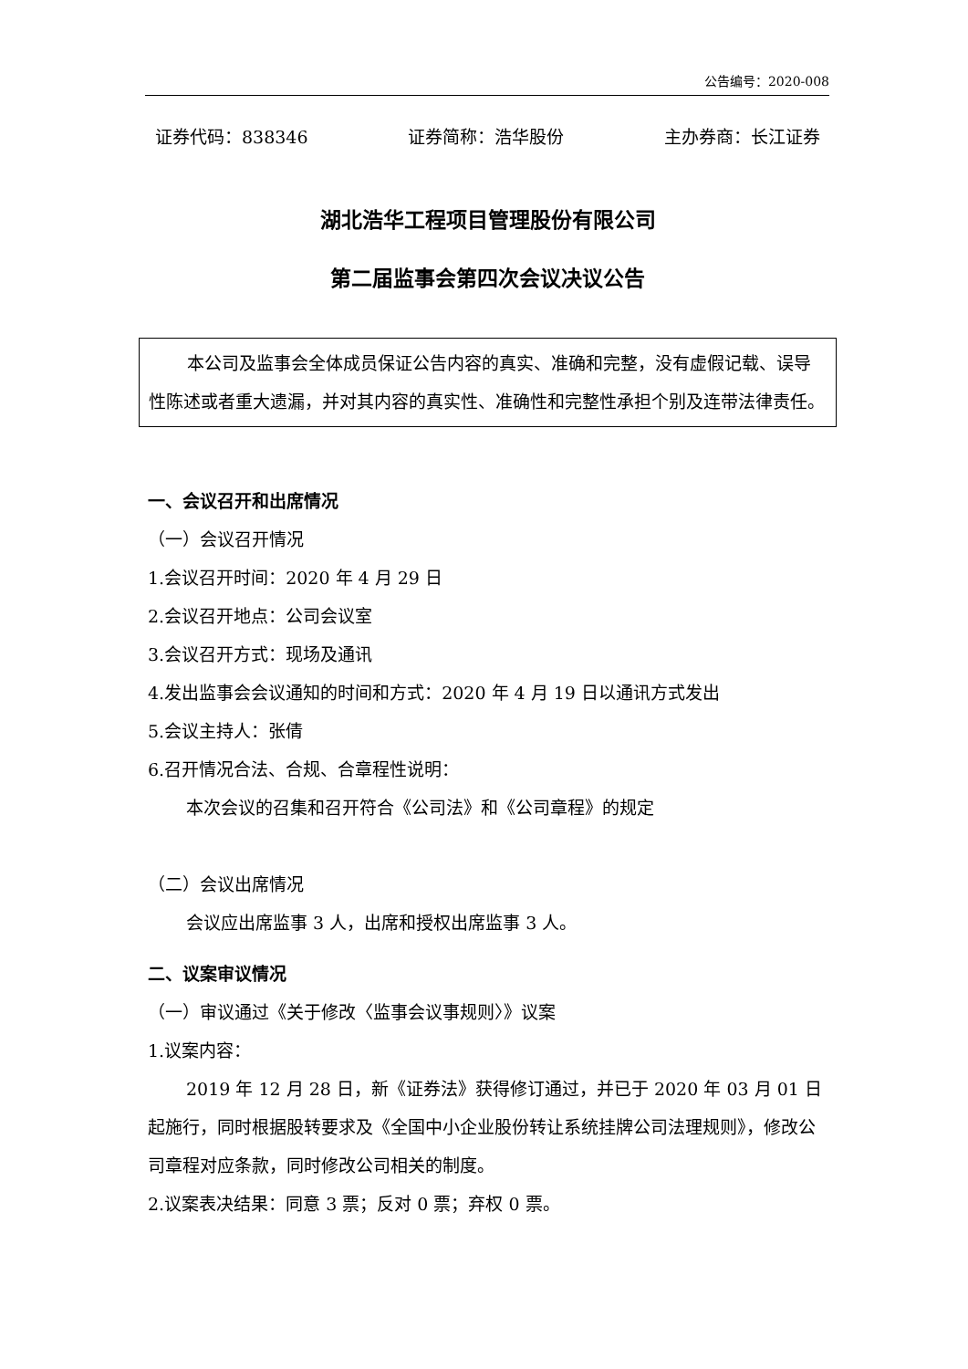公告编号：2020-008
证券代码：838346 证券简称：浩华股份 主办券商：长江证券
湖北浩华工程项目管理股份有限公司
第二届监事会第四次会议决议公告
本公司及监事会全体成员保证公告内容的真实、准确和完整，没有虚假记载、误导性陈述或者重大遗漏，并对其内容的真实性、准确性和完整性承担个别及连带法律责任。
一、会议召开和出席情况
（一）会议召开情况
1.会议召开时间：2020 年 4 月 29 日
2.会议召开地点：公司会议室
3.会议召开方式：现场及通讯
4.发出监事会会议通知的时间和方式：2020 年 4 月 19 日以通讯方式发出
5.会议主持人：张倩
6.召开情况合法、合规、合章程性说明：
本次会议的召集和召开符合《公司法》和《公司章程》的规定
（二）会议出席情况
会议应出席监事 3 人，出席和授权出席监事 3 人。
二、议案审议情况
（一）审议通过《关于修改〈监事会议事规则〉》议案
1.议案内容：
2019 年 12 月 28 日，新《证券法》获得修订通过，并已于 2020 年 03 月 01 日起施行，同时根据股转要求及《全国中小企业股份转让系统挂牌公司法理规则》，修改公司章程对应条款，同时修改公司相关的制度。
2.议案表决结果：同意 3 票；反对 0 票；弃权 0 票。